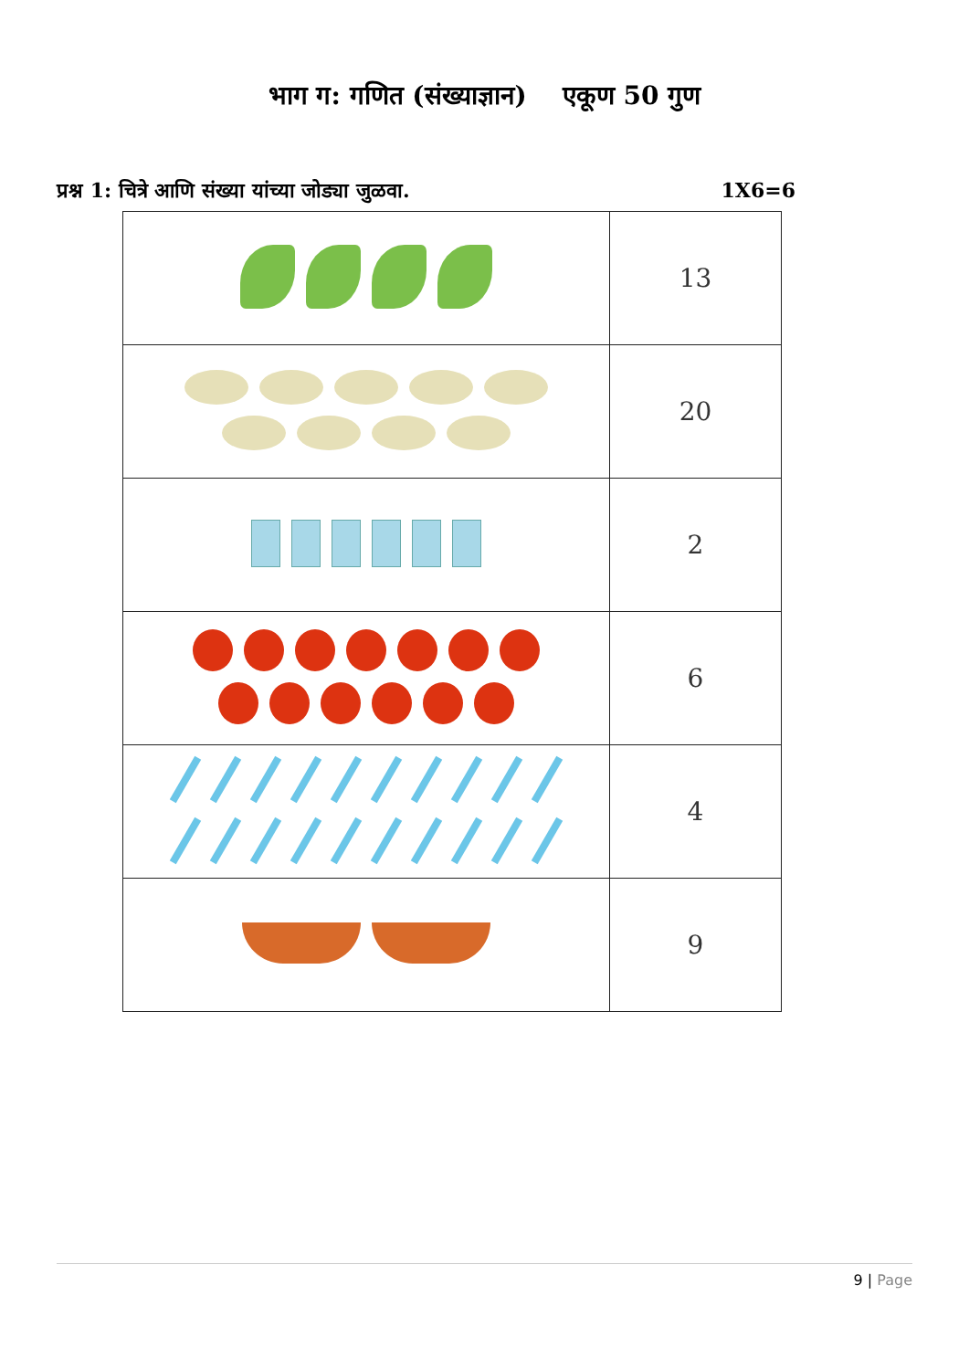भाग ग: गणित (संख्याज्ञान) एकूण 50 गुण
प्रश्न 1: चित्रे आणि संख्या यांच्या जोड्या जुळवा. 1X6=6
| | 13 |
| | 20 |
| | 2 |
| | 6 |
| | 4 |
| | 9 |
9 | Page